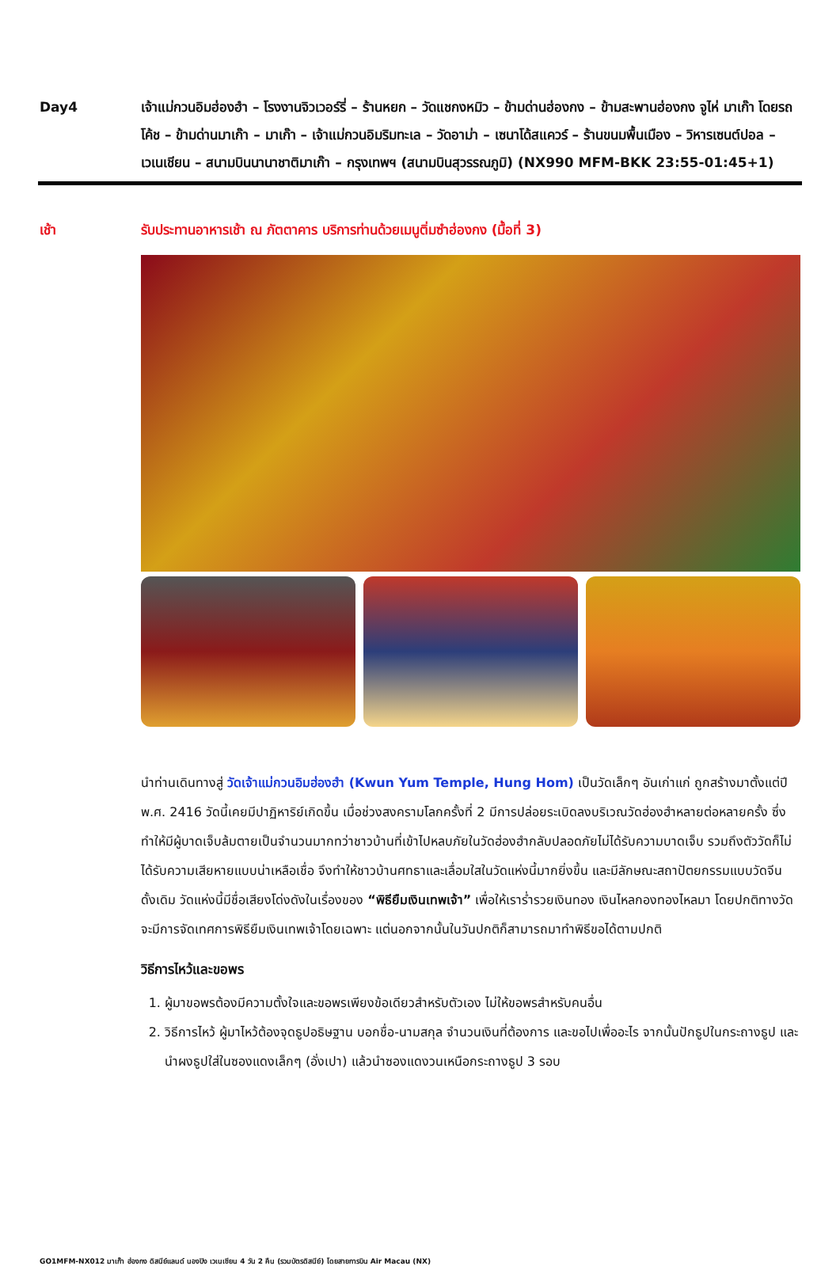Day4 เจ้าแม่กวนอิมฮ่องฮำ – โรงงานจิวเวอร์รี่ – ร้านหยก – วัดแชกงหมิว – ข้ามด่านฮ่องกง – ข้ามสะพานฮ่องกง จูไห่ มาเก๊า โดยรถโค้ช – ข้ามด่านมาเก๊า – มาเก๊า – เจ้าแม่กวนอิมริมทะเล – วัดอาม่า – เซนาโด้สแควร์ – ร้านขนมพื้นเมือง – วิหารเซนต์ปอล – เวเนเชียน – สนามบินนานาชาติมาเก๊า – กรุงเทพฯ (สนามบินสุวรรณภูมิ) (NX990 MFM-BKK 23:55-01:45+1)
เช้า รับประทานอาหารเช้า ณ ภัตตาคาร บริการท่านด้วยเมนูติ่มซำฮ่องกง (มื้อที่ 3)
นำท่านเดินทางสู่ วัดเจ้าแม่กวนอิมฮ่องฮำ (Kwun Yum Temple, Hung Hom) เป็นวัดเล็กๆ อันเก่าแก่ ถูกสร้างมาตั้งแต่ปี พ.ศ. 2416 วัดนี้เคยมีปาฏิหาริย์เกิดขึ้น เมื่อช่วงสงครามโลกครั้งที่ 2 มีการปล่อยระเบิดลงบริเวณวัดฮ่องฮำหลายต่อหลายครั้ง ซึ่งทำให้มีผู้บาดเจ็บล้มตายเป็นจำนวนมากทว่าชาวบ้านที่เข้าไปหลบภัยในวัดฮ่องฮำกลับปลอดภัยไม่ได้รับความบาดเจ็บ รวมถึงตัววัดก็ไม่ได้รับความเสียหายแบบน่าเหลือเชื่อ จึงทำให้ชาวบ้านศทธาและเลื่อมใสในวัดแห่งนี้มากยิ่งขึ้น และมีลักษณะสถาปัตยกรรมแบบวัดจีนดั้งเดิม วัดแห่งนี้มีชื่อเสียงโด่งดังในเรื่องของ “พิธียืมเงินเทพเจ้า” เพื่อให้เราร่ำรวยเงินทอง เงินไหลกองทองไหลมา โดยปกติทางวัดจะมีการจัดเทศการพิธียืมเงินเทพเจ้าโดยเฉพาะ แต่นอกจากนั้นในวันปกติก็สามารถมาทำพิธีขอได้ตามปกติ
วิธีการไหว้และขอพร
1. ผู้มาขอพรต้องมีความตั้งใจและขอพรเพียงข้อเดียวสำหรับตัวเอง ไม่ให้ขอพรสำหรับคนอื่น
2. วิธีการไหว้ ผู้มาไหว้ต้องจุดธูปอธิษฐาน บอกชื่อ-นามสกุล จำนวนเงินที่ต้องการ และขอไปเพื่ออะไร จากนั้นปักธูปในกระถางธูป และนำผงธูปใส่ในซองแดงเล็กๆ (อั่งเปา) แล้วนำซองแดงวนเหนือกระถางธูป 3 รอบ
GO1MFM-NX012 มาเก๊า ฮ่องกง ดิสนีย์แลนด์ นองปิง เวเนเชียน 4 วัน 2 คืน (รวมบัตรดิสนีย์) โดยสายการบิน Air Macau (NX)